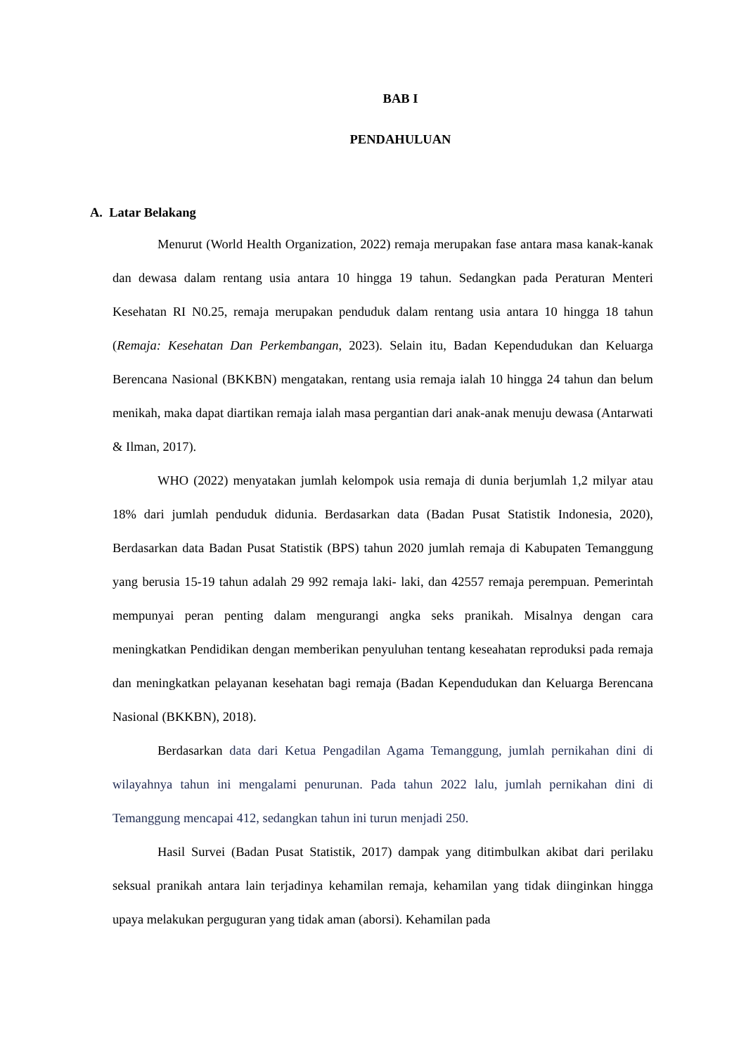BAB I
PENDAHULUAN
A. Latar Belakang
Menurut (World Health Organization, 2022) remaja merupakan fase antara masa kanak-kanak dan dewasa dalam rentang usia antara 10 hingga 19 tahun. Sedangkan pada Peraturan Menteri Kesehatan RI N0.25, remaja merupakan penduduk dalam rentang usia antara 10 hingga 18 tahun (Remaja: Kesehatan Dan Perkembangan, 2023). Selain itu, Badan Kependudukan dan Keluarga Berencana Nasional (BKKBN) mengatakan, rentang usia remaja ialah 10 hingga 24 tahun dan belum menikah, maka dapat diartikan remaja ialah masa pergantian dari anak-anak menuju dewasa (Antarwati & Ilman, 2017).
WHO (2022) menyatakan jumlah kelompok usia remaja di dunia berjumlah 1,2 milyar atau 18% dari jumlah penduduk didunia. Berdasarkan data (Badan Pusat Statistik Indonesia, 2020), Berdasarkan data Badan Pusat Statistik (BPS) tahun 2020 jumlah remaja di Kabupaten Temanggung yang berusia 15-19 tahun adalah 29 992 remaja laki- laki, dan 42557 remaja perempuan. Pemerintah mempunyai peran penting dalam mengurangi angka seks pranikah. Misalnya dengan cara meningkatkan Pendidikan dengan memberikan penyuluhan tentang keseahatan reproduksi pada remaja dan meningkatkan pelayanan kesehatan bagi remaja (Badan Kependudukan dan Keluarga Berencana Nasional (BKKBN), 2018).
Berdasarkan data dari Ketua Pengadilan Agama Temanggung, jumlah pernikahan dini di wilayahnya tahun ini mengalami penurunan. Pada tahun 2022 lalu, jumlah pernikahan dini di Temanggung mencapai 412, sedangkan tahun ini turun menjadi 250.
Hasil Survei (Badan Pusat Statistik, 2017) dampak yang ditimbulkan akibat dari perilaku seksual pranikah antara lain terjadinya kehamilan remaja, kehamilan yang tidak diinginkan hingga upaya melakukan perguguran yang tidak aman (aborsi). Kehamilan pada